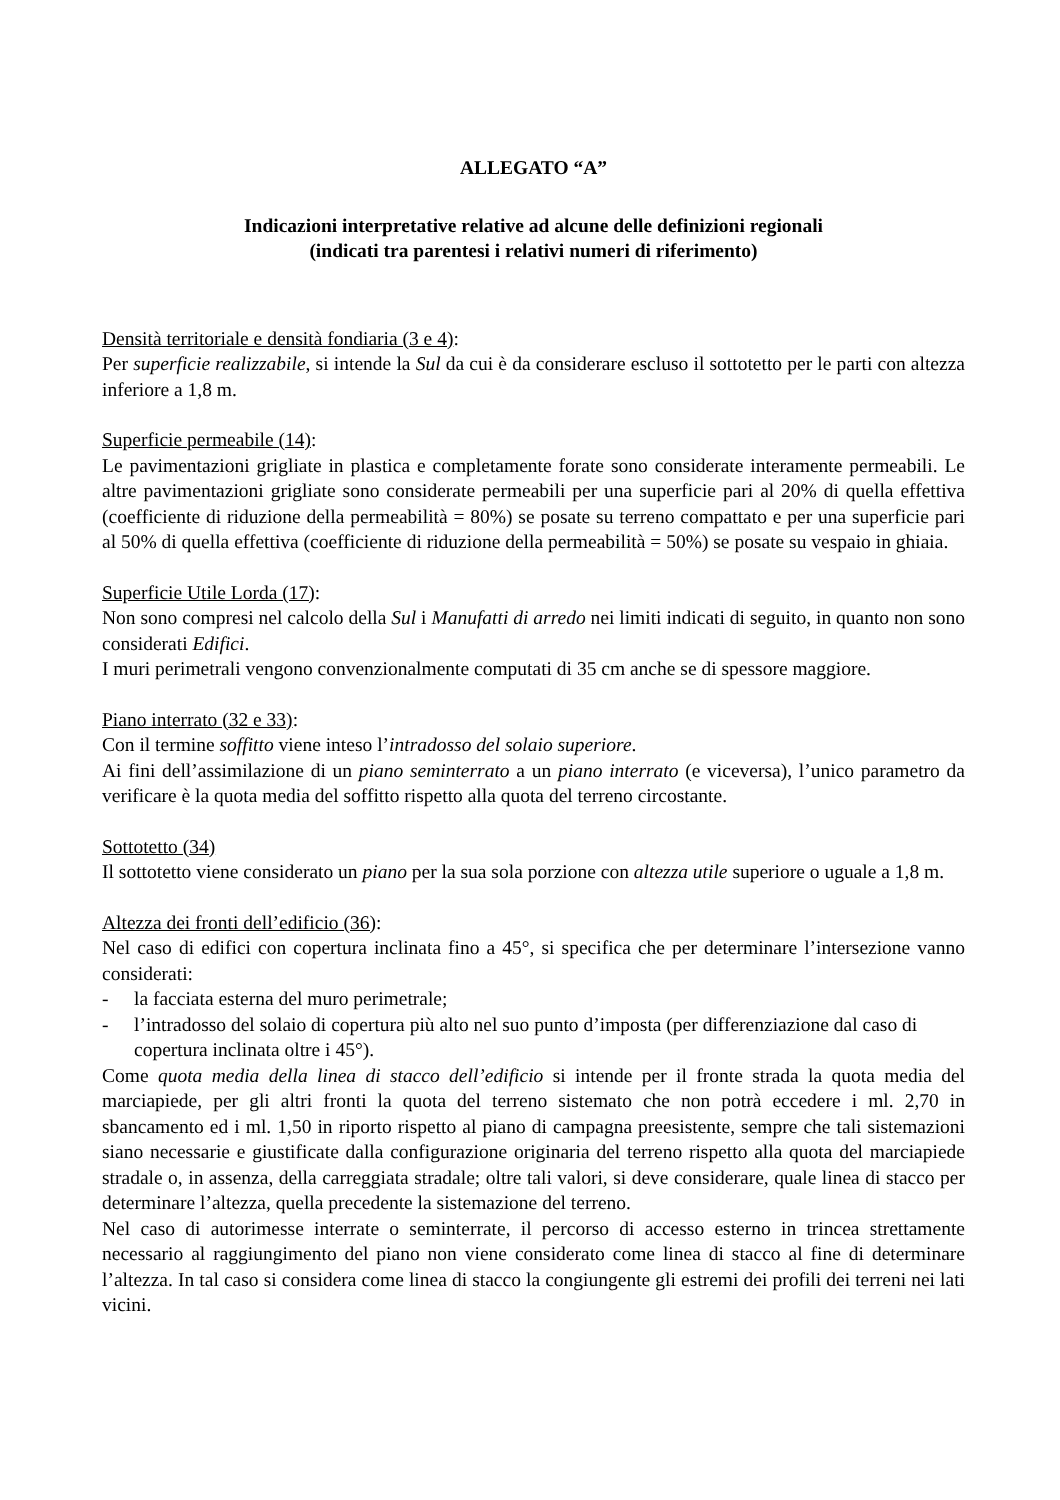ALLEGATO “A”
Indicazioni interpretative relative ad alcune delle definizioni regionali
(indicati tra parentesi i relativi numeri di riferimento)
Densità territoriale e densità fondiaria (3 e 4):
Per superficie realizzabile, si intende la Sul da cui è da considerare escluso il sottotetto per le parti con altezza inferiore a 1,8 m.
Superficie permeabile (14):
Le pavimentazioni grigliate in plastica e completamente forate sono considerate interamente permeabili. Le altre pavimentazioni grigliate sono considerate permeabili per una superficie pari al 20% di quella effettiva (coefficiente di riduzione della permeabilità = 80%) se posate su terreno compattato e per una superficie pari al 50% di quella effettiva (coefficiente di riduzione della permeabilità = 50%) se posate su vespaio in ghiaia.
Superficie Utile Lorda (17):
Non sono compresi nel calcolo della Sul i Manufatti di arredo nei limiti indicati di seguito, in quanto non sono considerati Edifici.
I muri perimetrali vengono convenzionalmente computati di 35 cm anche se di spessore maggiore.
Piano interrato (32 e 33):
Con il termine soffitto viene inteso l’intradosso del solaio superiore.
Ai fini dell’assimilazione di un piano seminterrato a un piano interrato (e viceversa), l’unico parametro da verificare è la quota media del soffitto rispetto alla quota del terreno circostante.
Sottotetto (34)
Il sottotetto viene considerato un piano per la sua sola porzione con altezza utile superiore o uguale a 1,8 m.
Altezza dei fronti dell’edificio (36):
Nel caso di edifici con copertura inclinata fino a 45°, si specifica che per determinare l’intersezione vanno considerati:
- la facciata esterna del muro perimetrale;
- l’intradosso del solaio di copertura più alto nel suo punto d’imposta (per differenziazione dal caso di copertura inclinata oltre i 45°).
Come quota media della linea di stacco dell’edificio si intende per il fronte strada la quota media del marciapiede, per gli altri fronti la quota del terreno sistemato che non potrà eccedere i ml. 2,70 in sbancamento ed i ml. 1,50 in riporto rispetto al piano di campagna preesistente, sempre che tali sistemazioni siano necessarie e giustificate dalla configurazione originaria del terreno rispetto alla quota del marciapiede stradale o, in assenza, della carreggiata stradale; oltre tali valori, si deve considerare, quale linea di stacco per determinare l’altezza, quella precedente la sistemazione del terreno.
Nel caso di autorimesse interrate o seminterrate, il percorso di accesso esterno in trincea strettamente necessario al raggiungimento del piano non viene considerato come linea di stacco al fine di determinare l’altezza. In tal caso si considera come linea di stacco la congiungente gli estremi dei profili dei terreni nei lati vicini.